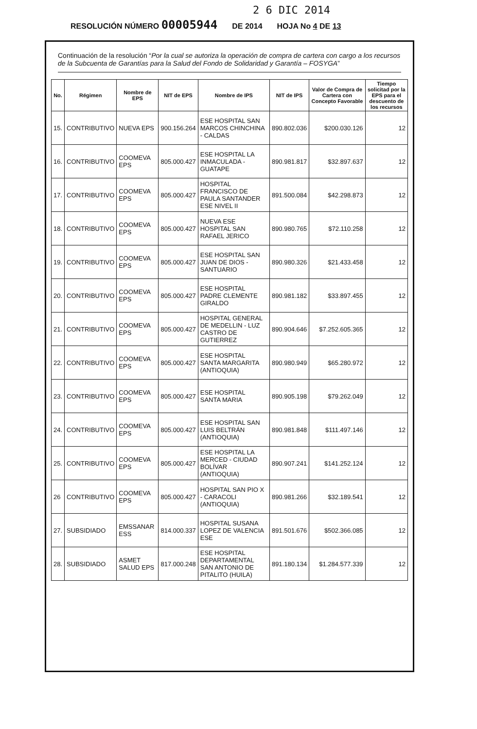2 6 DIC 2014
RESOLUCIÓN NÚMERO 00005944 DE 2014 HOJA No 4 DE 13
Continuación de la resolución “Por la cual se autoriza la operación de compra de cartera con cargo a los recursos de la Subcuenta de Garantías para la Salud del Fondo de Solidaridad y Garantía – FOSYGA”
| No. | Régimen | Nombre de EPS | NIT de EPS | Nombre de IPS | NIT de IPS | Valor de Compra de Cartera con Concepto Favorable | Tiempo solicitad por la EPS para el descuento de los recursos |
| --- | --- | --- | --- | --- | --- | --- | --- |
| 15. | CONTRIBUTIVO | NUEVA EPS | 900.156.264 | ESE HOSPITAL SAN MARCOS CHINCHINA - CALDAS | 890.802.036 | $200.030.126 | 12 |
| 16. | CONTRIBUTIVO | COOMEVA EPS | 805.000.427 | ESE HOSPITAL LA INMACULADA - GUATAPE | 890.981.817 | $32.897.637 | 12 |
| 17. | CONTRIBUTIVO | COOMEVA EPS | 805.000.427 | HOSPITAL FRANCISCO DE PAULA SANTANDER ESE NIVEL II | 891.500.084 | $42.298.873 | 12 |
| 18. | CONTRIBUTIVO | COOMEVA EPS | 805.000.427 | NUEVA ESE HOSPITAL SAN RAFAEL JERICO | 890.980.765 | $72.110.258 | 12 |
| 19. | CONTRIBUTIVO | COOMEVA EPS | 805.000.427 | ESE HOSPITAL SAN JUAN DE DIOS - SANTUARIO | 890.980.326 | $21.433.458 | 12 |
| 20. | CONTRIBUTIVO | COOMEVA EPS | 805.000.427 | ESE HOSPITAL PADRE CLEMENTE GIRALDO | 890.981.182 | $33.897.455 | 12 |
| 21. | CONTRIBUTIVO | COOMEVA EPS | 805.000.427 | HOSPITAL GENERAL DE MEDELLIN - LUZ CASTRO DE GUTIERREZ | 890.904.646 | $7.252.605.365 | 12 |
| 22. | CONTRIBUTIVO | COOMEVA EPS | 805.000.427 | ESE HOSPITAL SANTA MARGARITA (ANTIOQUIA) | 890.980.949 | $65.280.972 | 12 |
| 23. | CONTRIBUTIVO | COOMEVA EPS | 805.000.427 | ESE HOSPITAL SANTA MARIA | 890.905.198 | $79.262.049 | 12 |
| 24. | CONTRIBUTIVO | COOMEVA EPS | 805.000.427 | ESE HOSPITAL SAN LUIS BELTRÁN (ANTIOQUIA) | 890.981.848 | $111.497.146 | 12 |
| 25. | CONTRIBUTIVO | COOMEVA EPS | 805.000.427 | ESE HOSPITAL LA MERCED - CIUDAD BOLÍVAR (ANTIOQUIA) | 890.907.241 | $141.252.124 | 12 |
| 26 | CONTRIBUTIVO | COOMEVA EPS | 805.000.427 | HOSPITAL SAN PIO X - CARACOLI (ANTIOQUIA) | 890.981.266 | $32.189.541 | 12 |
| 27. | SUBSIDIADO | EMSSANAR ESS | 814.000.337 | HOSPITAL SUSANA LOPEZ DE VALENCIA ESE | 891.501.676 | $502.366.085 | 12 |
| 28. | SUBSIDIADO | ASMET SALUD EPS | 817.000.248 | ESE HOSPITAL DEPARTAMENTAL SAN ANTONIO DE PITALITO (HUILA) | 891.180.134 | $1.284.577.339 | 12 |